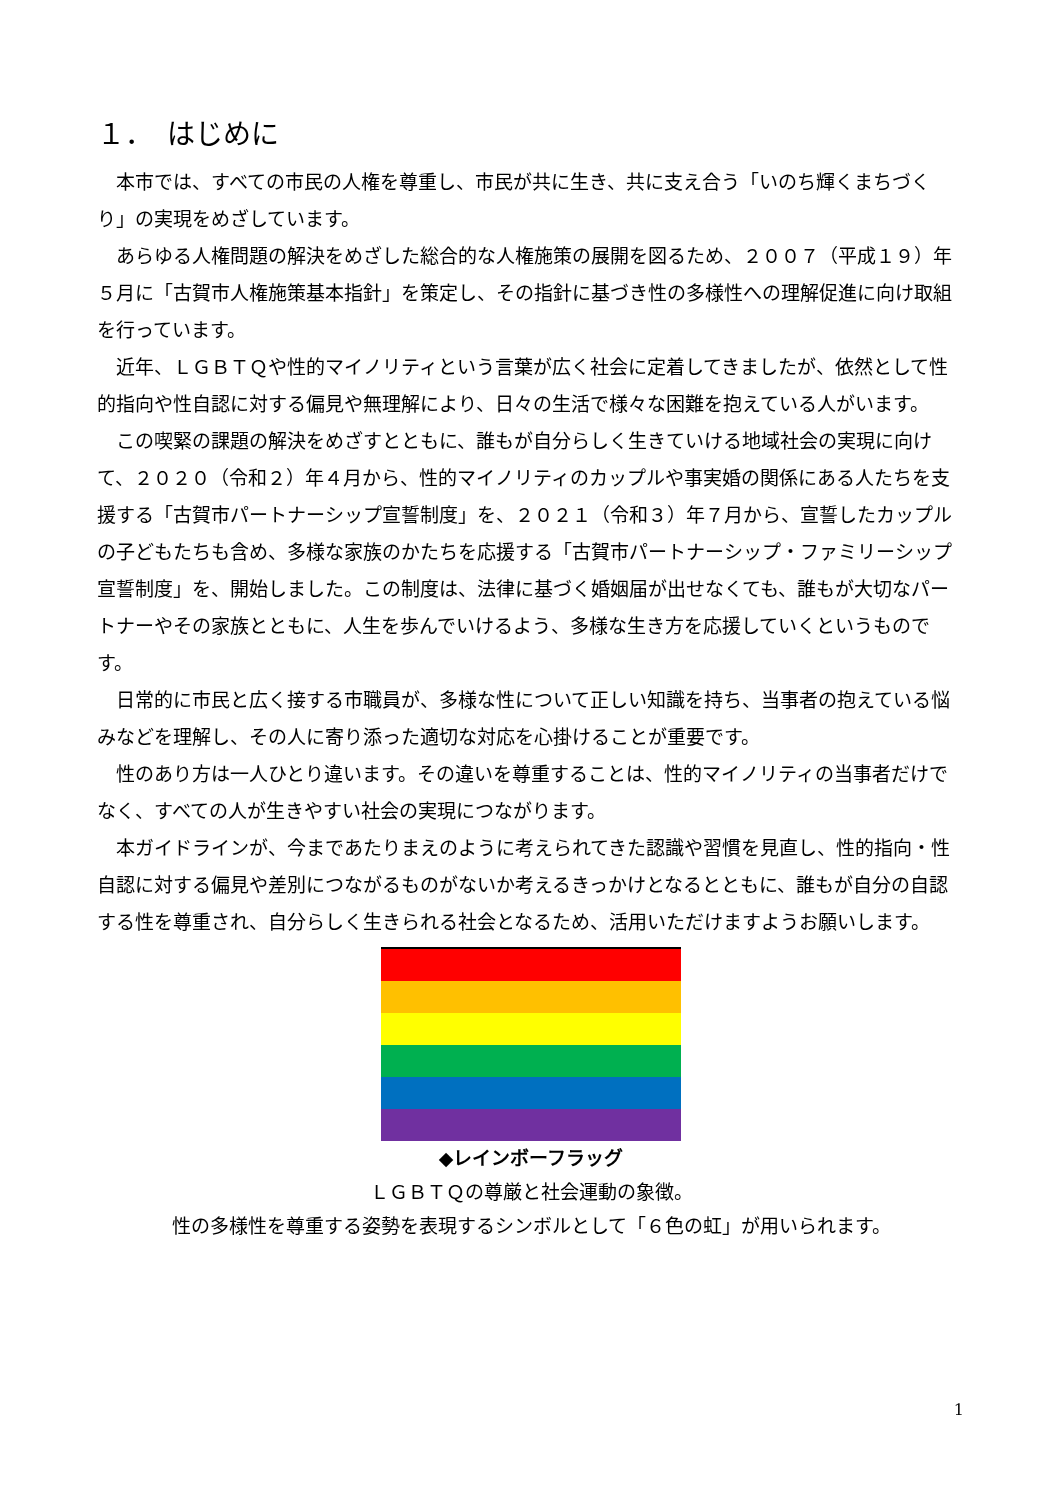１．　はじめに
本市では、すべての市民の人権を尊重し、市民が共に生き、共に支え合う「いのち輝くまちづくり」の実現をめざしています。
あらゆる人権問題の解決をめざした総合的な人権施策の展開を図るため、２００７（平成１９）年５月に「古賀市人権施策基本指針」を策定し、その指針に基づき性の多様性への理解促進に向け取組を行っています。
近年、ＬＧＢＴＱや性的マイノリティという言葉が広く社会に定着してきましたが、依然として性的指向や性自認に対する偏見や無理解により、日々の生活で様々な困難を抱えている人がいます。
この喫緊の課題の解決をめざすとともに、誰もが自分らしく生きていける地域社会の実現に向けて、２０２０（令和２）年４月から、性的マイノリティのカップルや事実婚の関係にある人たちを支援する「古賀市パートナーシップ宣誓制度」を、２０２１（令和３）年７月から、宣誓したカップルの子どもたちも含め、多様な家族のかたちを応援する「古賀市パートナーシップ・ファミリーシップ宣誓制度」を、開始しました。この制度は、法律に基づく婚姻届が出せなくても、誰もが大切なパートナーやその家族とともに、人生を歩んでいけるよう、多様な生き方を応援していくというものです。
日常的に市民と広く接する市職員が、多様な性について正しい知識を持ち、当事者の抱えている悩みなどを理解し、その人に寄り添った適切な対応を心掛けることが重要です。
性のあり方は一人ひとり違います。その違いを尊重することは、性的マイノリティの当事者だけでなく、すべての人が生きやすい社会の実現につながります。
本ガイドラインが、今まであたりまえのように考えられてきた認識や習慣を見直し、性的指向・性自認に対する偏見や差別につながるものがないか考えるきっかけとなるとともに、誰もが自分の自認する性を尊重され、自分らしく生きられる社会となるため、活用いただけますようお願いします。
◆レインボーフラッグ
ＬＧＢＴＱの尊厳と社会運動の象徴。
性の多様性を尊重する姿勢を表現するシンボルとして「６色の虹」が用いられます。
1